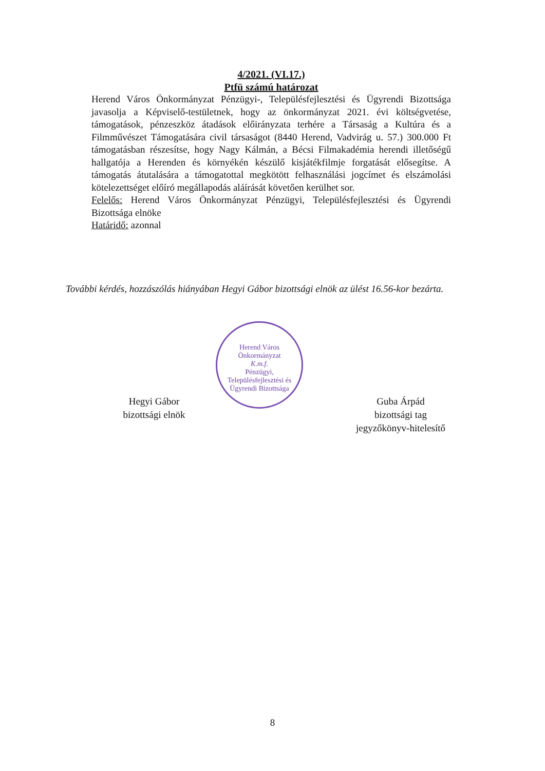4/2021. (VI.17.)
Ptfü számú határozat
Herend Város Önkormányzat Pénzügyi-, Településfejlesztési és Ügyrendi Bizottsága javasolja a Képviselő-testületnek, hogy az önkormányzat 2021. évi költségvetése, támogatások, pénzeszköz átadások előirányzata terhére a Társaság a Kultúra és a Filmművészet Támogatására civil társaságot (8440 Herend, Vadvirág u. 57.) 300.000 Ft támogatásban részesítse, hogy Nagy Kálmán, a Bécsi Filmakadémia herendi illetőségű hallgatója a Herenden és környékén készülő kisjátékfilmje forgatását elősegítse. A támogatás átutalására a támogatottal megkötött felhasználási jogcímet és elszámolási kötelezettséget előíró megállapodás aláírását követően kerülhet sor.
Felelős: Herend Város Önkormányzat Pénzügyi, Településfejlesztési és Ügyrendi Bizottsága elnöke
Határidő: azonnal
További kérdés, hozzászólás hiányában Hegyi Gábor bizottsági elnök az ülést 16.56-kor bezárta.
Herend Város Önkormányzat
K.m.f.
Pénzügyi, Településfejlesztési és Ügyrendi Bizottsága
Hegyi Gábor
bizottsági elnök
Guba Árpád
bizottsági tag
jegyzőkönyv-hitelesítő
8